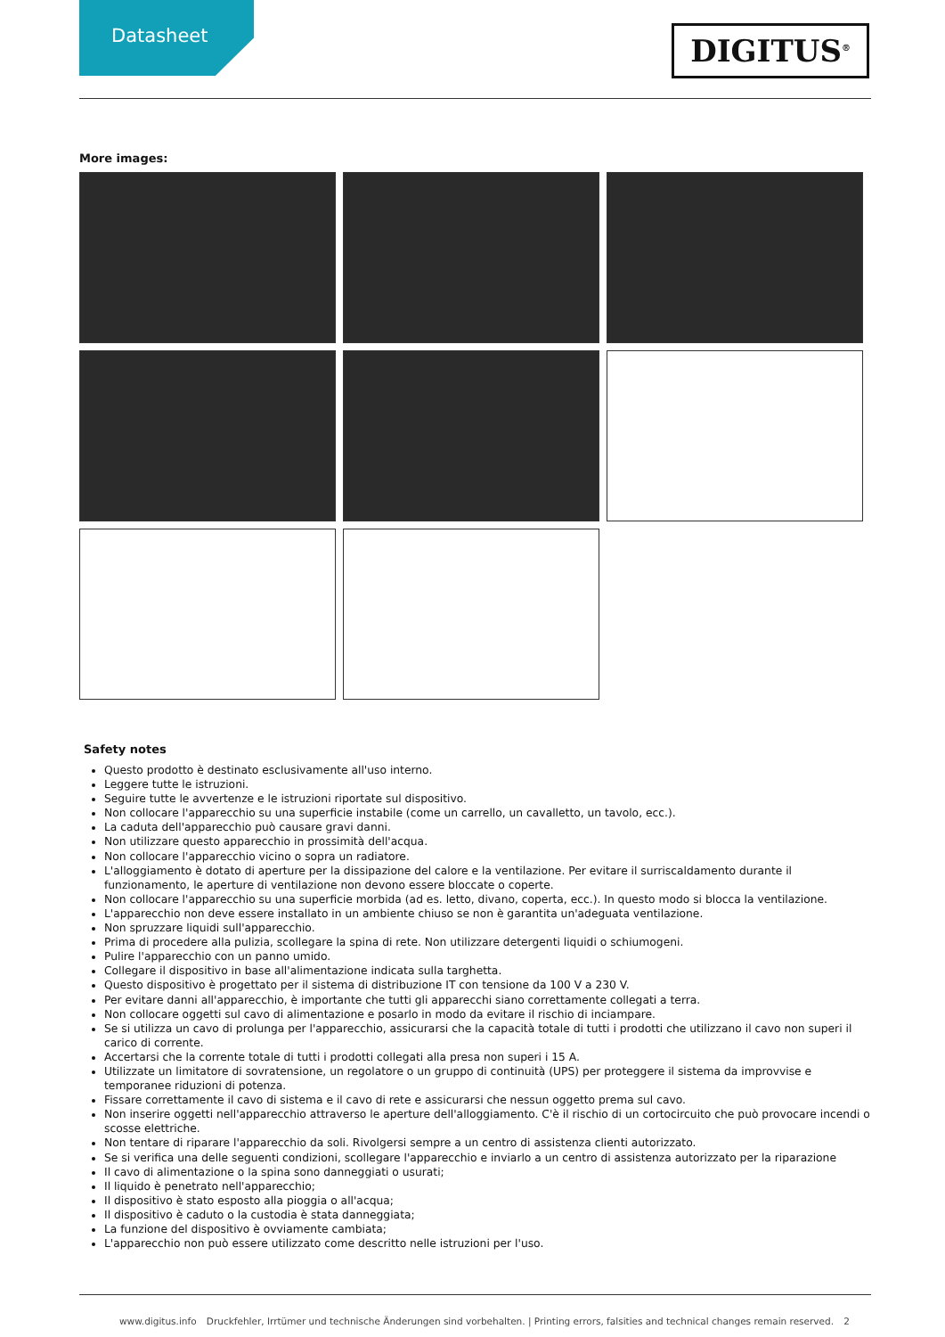Datasheet
DIGITUS<sup>®</sup>
More images:
Safety notes
Questo prodotto è destinato esclusivamente all'uso interno.
Leggere tutte le istruzioni.
Seguire tutte le avvertenze e le istruzioni riportate sul dispositivo.
Non collocare l'apparecchio su una superficie instabile (come un carrello, un cavalletto, un tavolo, ecc.).
La caduta dell'apparecchio può causare gravi danni.
Non utilizzare questo apparecchio in prossimità dell'acqua.
Non collocare l'apparecchio vicino o sopra un radiatore.
L'alloggiamento è dotato di aperture per la dissipazione del calore e la ventilazione. Per evitare il surriscaldamento durante il funzionamento, le aperture di ventilazione non devono essere bloccate o coperte.
Non collocare l'apparecchio su una superficie morbida (ad es. letto, divano, coperta, ecc.). In questo modo si blocca la ventilazione.
L'apparecchio non deve essere installato in un ambiente chiuso se non è garantita un'adeguata ventilazione.
Non spruzzare liquidi sull'apparecchio.
Prima di procedere alla pulizia, scollegare la spina di rete. Non utilizzare detergenti liquidi o schiumogeni.
Pulire l'apparecchio con un panno umido.
Collegare il dispositivo in base all'alimentazione indicata sulla targhetta.
Questo dispositivo è progettato per il sistema di distribuzione IT con tensione da 100 V a 230 V.
Per evitare danni all'apparecchio, è importante che tutti gli apparecchi siano correttamente collegati a terra.
Non collocare oggetti sul cavo di alimentazione e posarlo in modo da evitare il rischio di inciampare.
Se si utilizza un cavo di prolunga per l'apparecchio, assicurarsi che la capacità totale di tutti i prodotti che utilizzano il cavo non superi il carico di corrente.
Accertarsi che la corrente totale di tutti i prodotti collegati alla presa non superi i 15 A.
Utilizzate un limitatore di sovratensione, un regolatore o un gruppo di continuità (UPS) per proteggere il sistema da improvvise e temporanee riduzioni di potenza.
Fissare correttamente il cavo di sistema e il cavo di rete e assicurarsi che nessun oggetto prema sul cavo.
Non inserire oggetti nell'apparecchio attraverso le aperture dell'alloggiamento. C'è il rischio di un cortocircuito che può provocare incendi o scosse elettriche.
Non tentare di riparare l'apparecchio da soli. Rivolgersi sempre a un centro di assistenza clienti autorizzato.
Se si verifica una delle seguenti condizioni, scollegare l'apparecchio e inviarlo a un centro di assistenza autorizzato per la riparazione
Il cavo di alimentazione o la spina sono danneggiati o usurati;
Il liquido è penetrato nell'apparecchio;
Il dispositivo è stato esposto alla pioggia o all'acqua;
Il dispositivo è caduto o la custodia è stata danneggiata;
La funzione del dispositivo è ovviamente cambiata;
L'apparecchio non può essere utilizzato come descritto nelle istruzioni per l'uso.
www.digitus.info Druckfehler, Irrtümer und technische Änderungen sind vorbehalten. | Printing errors, falsities and technical changes remain reserved. 2